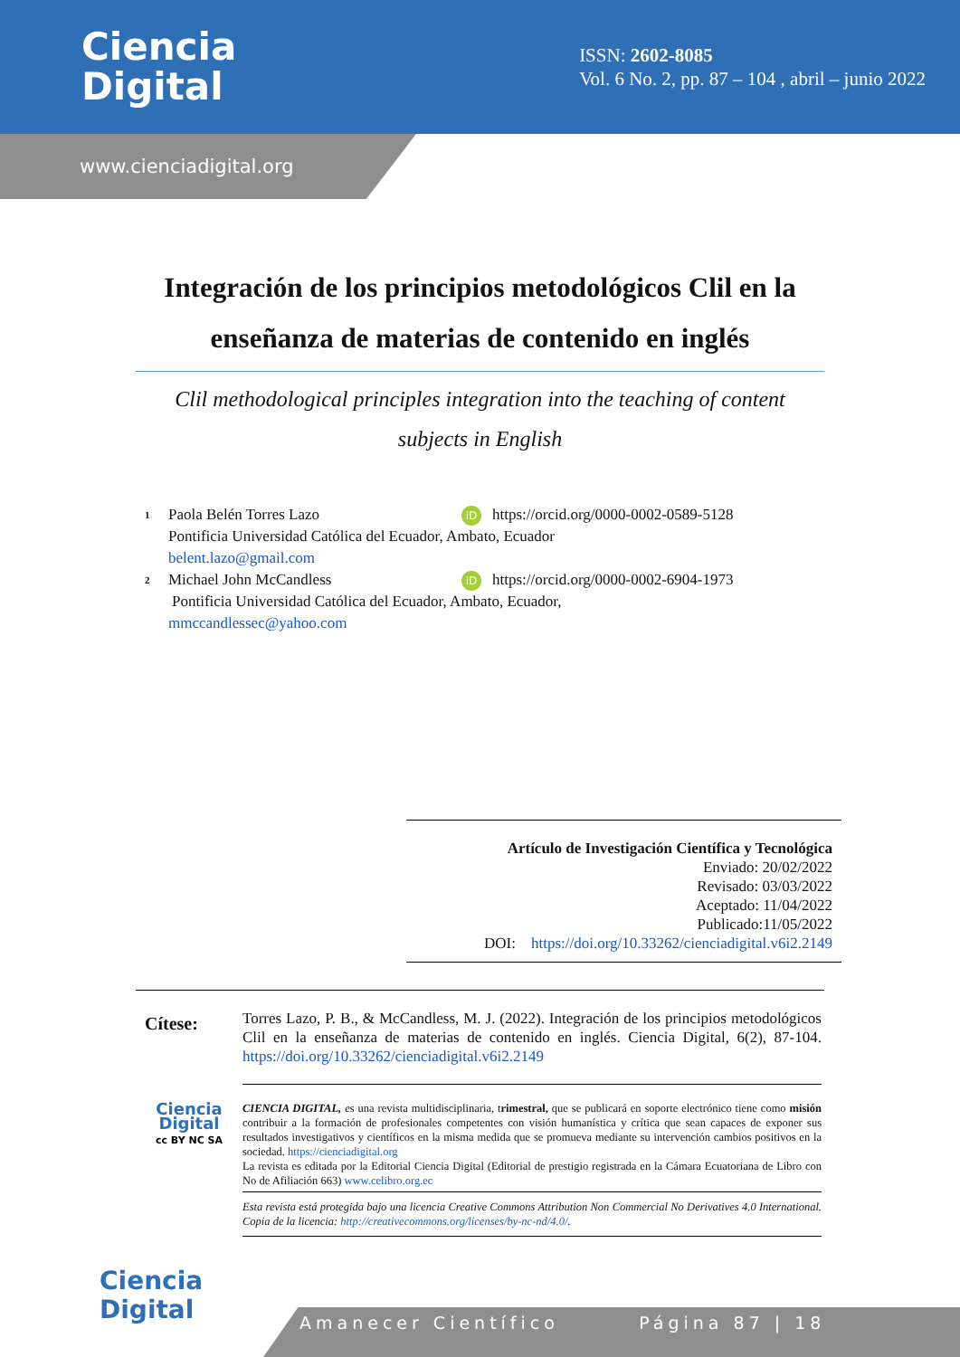Ciencia
Digital
ISSN: 2602-8085
Vol. 6 No. 2, pp. 87 – 104 , abril – junio 2022
www.cienciadigital.org
Integración de los principios metodológicos Clil en la enseñanza de materias de contenido en inglés
Clil methodological principles integration into the teaching of content subjects in English
1 Paola Belén Torres Lazo iD https://orcid.org/0000-0002-0589-5128
Pontificia Universidad Católica del Ecuador, Ambato, Ecuador
belent.lazo@gmail.com
2 Michael John McCandless iD https://orcid.org/0000-0002-6904-1973
Pontificia Universidad Católica del Ecuador, Ambato, Ecuador,
mmccandlessec@yahoo.com
Artículo de Investigación Científica y Tecnológica
Enviado: 20/02/2022
Revisado: 03/03/2022
Aceptado: 11/04/2022
Publicado:11/05/2022
DOI: https://doi.org/10.33262/cienciadigital.v6i2.2149
Cítese:
Torres Lazo, P. B., & McCandless, M. J. (2022). Integración de los principios metodológicos Clil en la enseñanza de materias de contenido en inglés. Ciencia Digital, 6(2), 87-104. https://doi.org/10.33262/cienciadigital.v6i2.2149
Ciencia Digital
cc BY NC SA
CIENCIA DIGITAL, es una revista multidisciplinaria, trimestral, que se publicará en soporte electrónico tiene como misión contribuir a la formación de profesionales competentes con visión humanística y crítica que sean capaces de exponer sus resultados investigativos y científicos en la misma medida que se promueva mediante su intervención cambios positivos en la sociedad. https://cienciadigital.org
La revista es editada por la Editorial Ciencia Digital (Editorial de prestigio registrada en la Cámara Ecuatoriana de Libro con No de Afiliación 663) www.celibro.org.ec
Esta revista está protegida bajo una licencia Creative Commons Attribution Non Commercial No Derivatives 4.0 International. Copia de la licencia: http://creativecommons.org/licenses/by-nc-nd/4.0/.
Ciencia
Digital
Amanecer Científico Página 87 | 18